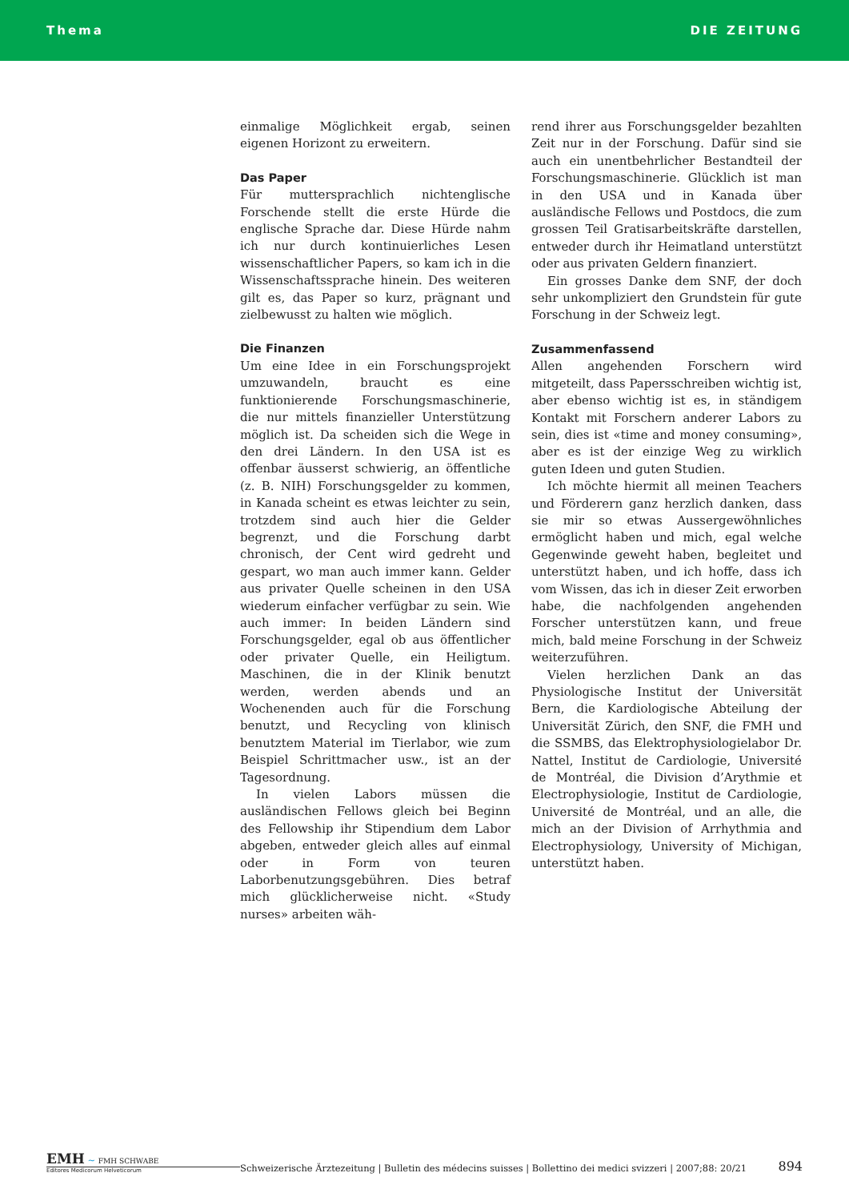Thema DIE ZEITUNG
einmalige Möglichkeit ergab, seinen eigenen Horizont zu erweitern.
Das Paper
Für muttersprachlich nichtenglische Forschende stellt die erste Hürde die englische Sprache dar. Diese Hürde nahm ich nur durch kontinuierliches Lesen wissenschaftlicher Papers, so kam ich in die Wissenschaftssprache hinein. Des weiteren gilt es, das Paper so kurz, prägnant und zielbewusst zu halten wie möglich.
Die Finanzen
Um eine Idee in ein Forschungsprojekt umzuwandeln, braucht es eine funktionierende Forschungsmaschinerie, die nur mittels finanzieller Unterstützung möglich ist. Da scheiden sich die Wege in den drei Ländern. In den USA ist es offenbar äusserst schwierig, an öffentliche (z. B. NIH) Forschungsgelder zu kommen, in Kanada scheint es etwas leichter zu sein, trotzdem sind auch hier die Gelder begrenzt, und die Forschung darbt chronisch, der Cent wird gedreht und gespart, wo man auch immer kann. Gelder aus privater Quelle scheinen in den USA wiederum einfacher verfügbar zu sein. Wie auch immer: In beiden Ländern sind Forschungsgelder, egal ob aus öffentlicher oder privater Quelle, ein Heiligtum. Maschinen, die in der Klinik benutzt werden, werden abends und an Wochenenden auch für die Forschung benutzt, und Recycling von klinisch benutztem Material im Tierlabor, wie zum Beispiel Schrittmacher usw., ist an der Tagesordnung.
In vielen Labors müssen die ausländischen Fellows gleich bei Beginn des Fellowship ihr Stipendium dem Labor abgeben, entweder gleich alles auf einmal oder in Form von teuren Laborbenutzungsgebühren. Dies betraf mich glücklicherweise nicht. «Study nurses» arbeiten wäh-
rend ihrer aus Forschungsgelder bezahlten Zeit nur in der Forschung. Dafür sind sie auch ein unentbehrlicher Bestandteil der Forschungsmaschinerie. Glücklich ist man in den USA und in Kanada über ausländische Fellows und Postdocs, die zum grossen Teil Gratisarbeitskräfte darstellen, entweder durch ihr Heimatland unterstützt oder aus privaten Geldern finanziert.
Ein grosses Danke dem SNF, der doch sehr unkompliziert den Grundstein für gute Forschung in der Schweiz legt.
Zusammenfassend
Allen angehenden Forschern wird mitgeteilt, dass Papersschreiben wichtig ist, aber ebenso wichtig ist es, in ständigem Kontakt mit Forschern anderer Labors zu sein, dies ist «time and money consuming», aber es ist der einzige Weg zu wirklich guten Ideen und guten Studien.
Ich möchte hiermit all meinen Teachers und Förderern ganz herzlich danken, dass sie mir so etwas Aussergewöhnliches ermöglicht haben und mich, egal welche Gegenwinde geweht haben, begleitet und unterstützt haben, und ich hoffe, dass ich vom Wissen, das ich in dieser Zeit erworben habe, die nachfolgenden angehenden Forscher unterstützen kann, und freue mich, bald meine Forschung in der Schweiz weiterzuführen.
Vielen herzlichen Dank an das Physiologische Institut der Universität Bern, die Kardiologische Abteilung der Universität Zürich, den SNF, die FMH und die SSMBS, das Elektrophysiologielabor Dr. Nattel, Institut de Cardiologie, Université de Montréal, die Division d’Arythmie et Electrophysiologie, Institut de Cardiologie, Université de Montréal, und an alle, die mich an der Division of Arrhythmia and Electrophysiology, University of Michigan, unterstützt haben.
EMH ~ FMH SCHWABE
Editores Medicorum Helveticorum
Schweizerische Ärztezeitung | Bulletin des médecins suisses | Bollettino dei medici svizzeri | 2007;88: 20/21 894